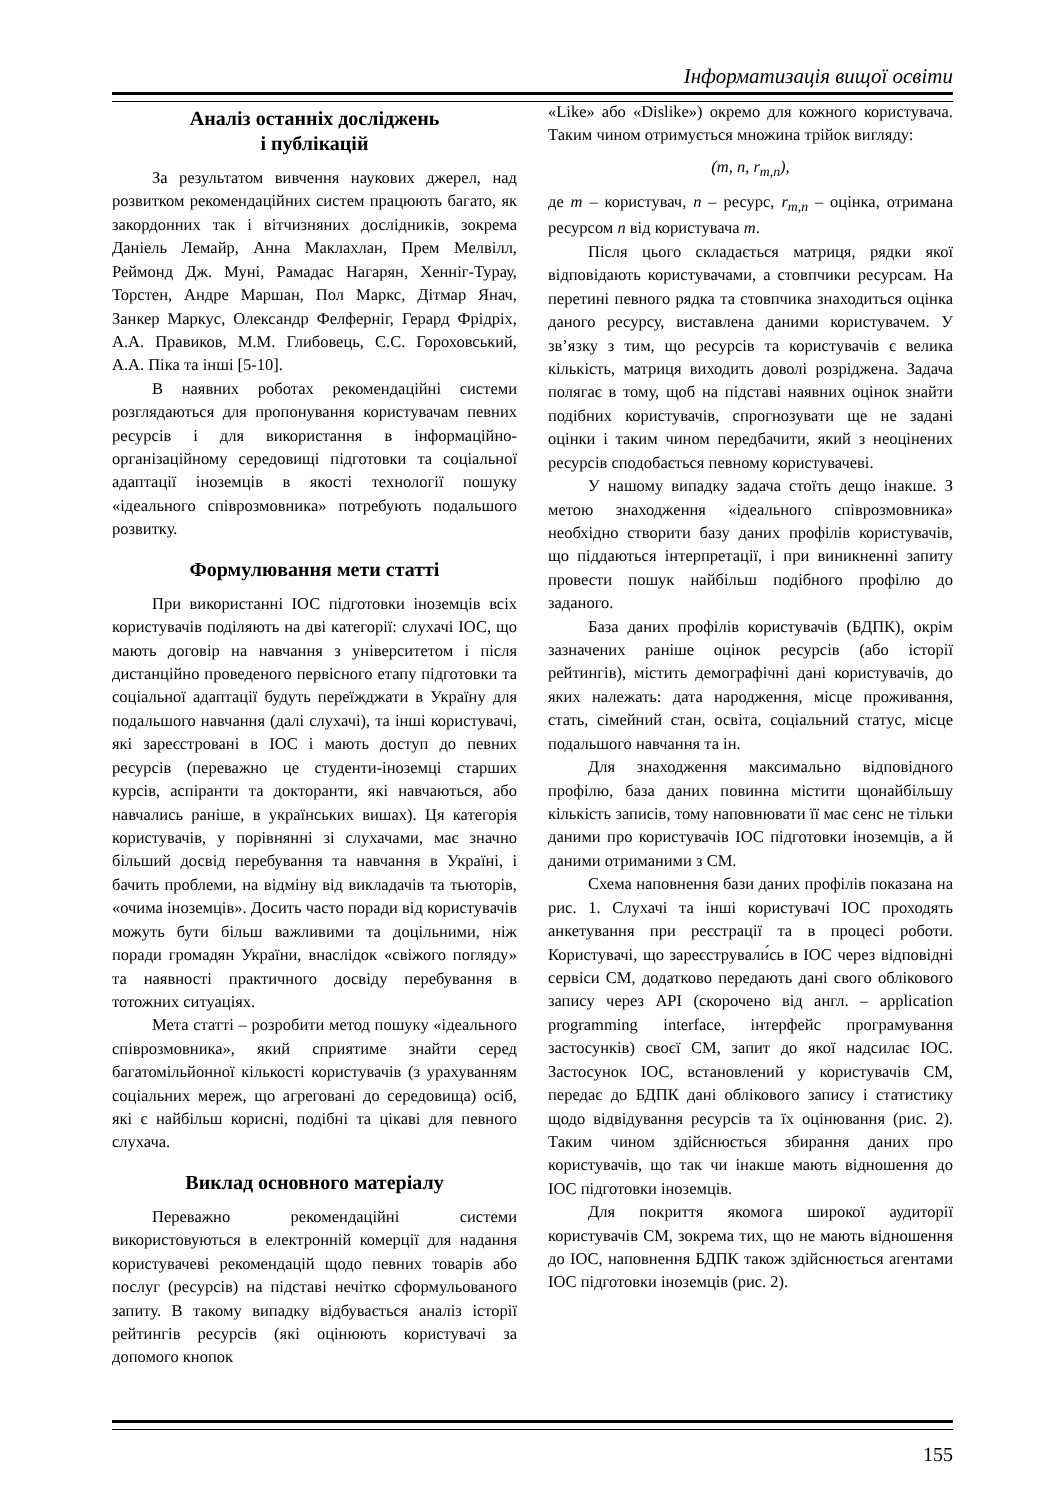Інформатизація вищої освіти
Аналіз останніх досліджень
і публікацій
За результатом вивчення наукових джерел, над розвитком рекомендаційних систем працюють багато, як закордонних так і вітчизняних дослідників, зокрема Даніель Лемайр, Анна Маклахлан, Прем Мелвілл, Реймонд Дж. Муні, Рамадас Нагарян, Хенніг-Турау, Торстен, Андре Маршан, Пол Маркс, Дітмар Янач, Занкер Маркус, Олександр Фелферніг, Герард Фрідріх, А.А. Правиков, М.М. Глибовець, С.С. Гороховський, А.А. Піка та інші [5-10].
В наявних роботах рекомендаційні системи розглядаються для пропонування користувачам певних ресурсів і для використання в інформаційно-організаційному середовищі підготовки та соціальної адаптації іноземців в якості технології пошуку «ідеального співрозмовника» потребують подальшого розвитку.
Формулювання мети статті
При використанні ІОС підготовки іноземців всіх користувачів поділяють на дві категорії: слухачі ІОС, що мають договір на навчання з університетом і після дистанційно проведеного первісного етапу підготовки та соціальної адаптації будуть переїжджати в Україну для подальшого навчання (далі слухачі), та інші користувачі, які зареєстровані в ІОС і мають доступ до певних ресурсів (переважно це студенти-іноземці старших курсів, аспіранти та докторанти, які навчаються, або навчались раніше, в українських вишах). Ця категорія користувачів, у порівнянні зі слухачами, має значно більший досвід перебування та навчання в Україні, і бачить проблеми, на відміну від викладачів та тьюторів, «очима іноземців». Досить часто поради від користувачів можуть бути більш важливими та доцільними, ніж поради громадян України, внаслідок «свіжого погляду» та наявності практичного досвіду перебування в тотожних ситуаціях.
Мета статті – розробити метод пошуку «ідеального співрозмовника», який сприятиме знайти серед багатомільйонної кількості користувачів (з урахуванням соціальних мереж, що агреговані до середовища) осіб, які є найбільш корисні, подібні та цікаві для певного слухача.
Виклад основного матеріалу
Переважно рекомендаційні системи використовуються в електронній комерції для надання користувачеві рекомендацій щодо певних товарів або послуг (ресурсів) на підставі нечітко сформульованого запиту. В такому випадку відбувається аналіз історії рейтингів ресурсів (які оцінюють користувачі за допомого кнопок
«Like» або «Dislike») окремо для кожного користувача. Таким чином отримується множина трійок вигляду:
(m, n, r<sub>m,n</sub>),
де m – користувач, n – ресурс, r<sub>m,n</sub> – оцінка, отримана ресурсом n від користувача m.
Після цього складається матриця, рядки якої відповідають користувачами, а стовпчики ресурсам. На перетині певного рядка та стовпчика знаходиться оцінка даного ресурсу, виставлена даними користувачем. У зв’язку з тим, що ресурсів та користувачів є велика кількість, матриця виходить доволі розріджена. Задача полягає в тому, щоб на підставі наявних оцінок знайти подібних користувачів, спрогнозувати ще не задані оцінки і таким чином передбачити, який з неоцінених ресурсів сподобається певному користувачеві.
У нашому випадку задача стоїть дещо інакше. З метою знаходження «ідеального співрозмовника» необхідно створити базу даних профілів користувачів, що піддаються інтерпретації, і при виникненні запиту провести пошук найбільш подібного профілю до заданого.
База даних профілів користувачів (БДПК), окрім зазначених раніше оцінок ресурсів (або історії рейтингів), містить демографічні дані користувачів, до яких належать: дата народження, місце проживання, стать, сімейний стан, освіта, соціальний статус, місце подальшого навчання та ін.
Для знаходження максимально відповідного профілю, база даних повинна містити щонайбільшу кількість записів, тому наповнювати її має сенс не тільки даними про користувачів ІОС підготовки іноземців, а й даними отриманими з СМ.
Схема наповнення бази даних профілів показана на рис. 1. Слухачі та інші користувачі ІОС проходять анкетування при реєстрації та в процесі роботи. Користувачі, що зареєстрували́сь в ІОС через відповідні сервіси СМ, додатково передають дані свого облікового запису через API (скорочено від англ. – application programming interface, інтерфейс програмування застосунків) своєї СМ, запит до якої надсилає ІОС. Застосунок ІОС, встановлений у користувачів СМ, передає до БДПК дані облікового запису і статистику щодо відвідування ресурсів та їх оцінювання (рис. 2). Таким чином здійснюється збирання даних про користувачів, що так чи інакше мають відношення до ІОС підготовки іноземців.
Для покриття якомога широкої аудиторії користувачів СМ, зокрема тих, що не мають відношення до ІОС, наповнення БДПК також здійснюється агентами ІОС підготовки іноземців (рис. 2).
155